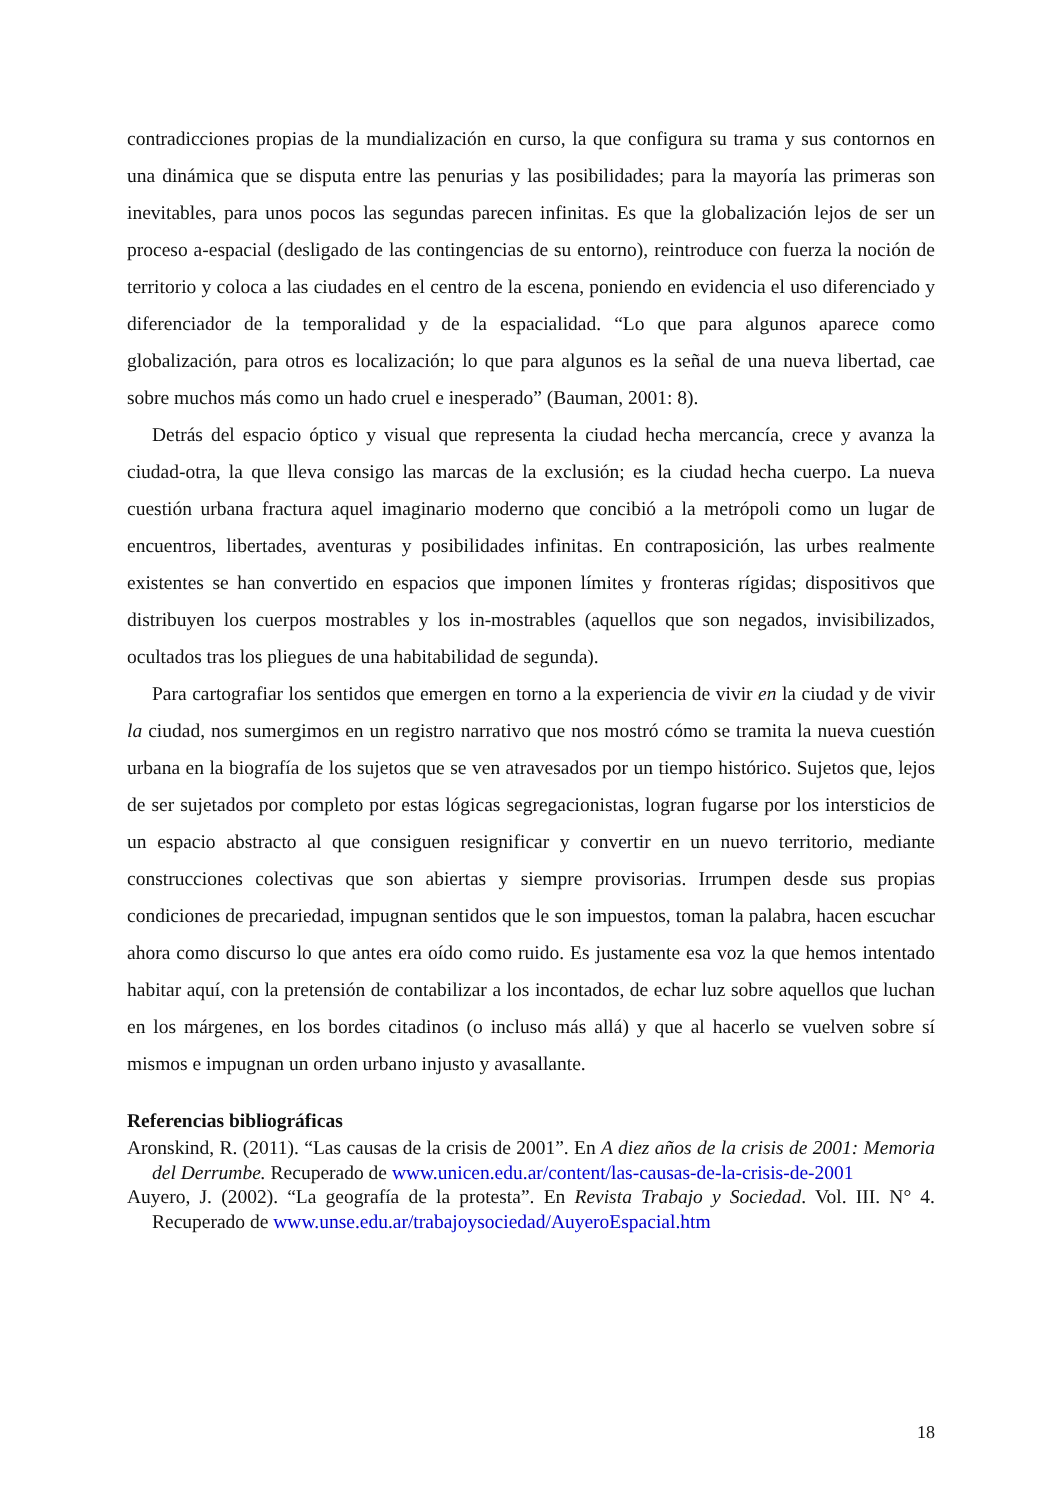contradicciones propias de la mundialización en curso, la que configura su trama y sus contornos en una dinámica que se disputa entre las penurias y las posibilidades; para la mayoría las primeras son inevitables, para unos pocos las segundas parecen infinitas. Es que la globalización lejos de ser un proceso a-espacial (desligado de las contingencias de su entorno), reintroduce con fuerza la noción de territorio y coloca a las ciudades en el centro de la escena, poniendo en evidencia el uso diferenciado y diferenciador de la temporalidad y de la espacialidad. “Lo que para algunos aparece como globalización, para otros es localización; lo que para algunos es la señal de una nueva libertad, cae sobre muchos más como un hado cruel e inesperado” (Bauman, 2001: 8).
Detrás del espacio óptico y visual que representa la ciudad hecha mercancía, crece y avanza la ciudad-otra, la que lleva consigo las marcas de la exclusión; es la ciudad hecha cuerpo. La nueva cuestión urbana fractura aquel imaginario moderno que concibió a la metrópoli como un lugar de encuentros, libertades, aventuras y posibilidades infinitas. En contraposición, las urbes realmente existentes se han convertido en espacios que imponen límites y fronteras rígidas; dispositivos que distribuyen los cuerpos mostrables y los in-mostrables (aquellos que son negados, invisibilizados, ocultados tras los pliegues de una habitabilidad de segunda).
Para cartografiar los sentidos que emergen en torno a la experiencia de vivir en la ciudad y de vivir la ciudad, nos sumergimos en un registro narrativo que nos mostró cómo se tramita la nueva cuestión urbana en la biografía de los sujetos que se ven atravesados por un tiempo histórico. Sujetos que, lejos de ser sujetados por completo por estas lógicas segregacionistas, logran fugarse por los intersticios de un espacio abstracto al que consiguen resignificar y convertir en un nuevo territorio, mediante construcciones colectivas que son abiertas y siempre provisorias. Irrumpen desde sus propias condiciones de precariedad, impugnan sentidos que le son impuestos, toman la palabra, hacen escuchar ahora como discurso lo que antes era oído como ruido. Es justamente esa voz la que hemos intentado habitar aquí, con la pretensión de contabilizar a los incontados, de echar luz sobre aquellos que luchan en los márgenes, en los bordes citadinos (o incluso más allá) y que al hacerlo se vuelven sobre sí mismos e impugnan un orden urbano injusto y avasallante.
Referencias bibliográficas
Aronskind, R. (2011). “Las causas de la crisis de 2001”. En A diez años de la crisis de 2001: Memoria del Derrumbe. Recuperado de www.unicen.edu.ar/content/las-causas-de-la-crisis-de-2001
Auyero, J. (2002). “La geografía de la protesta”. En Revista Trabajo y Sociedad. Vol. III. N° 4. Recuperado de www.unse.edu.ar/trabajoysociedad/AuyeroEspacial.htm
18